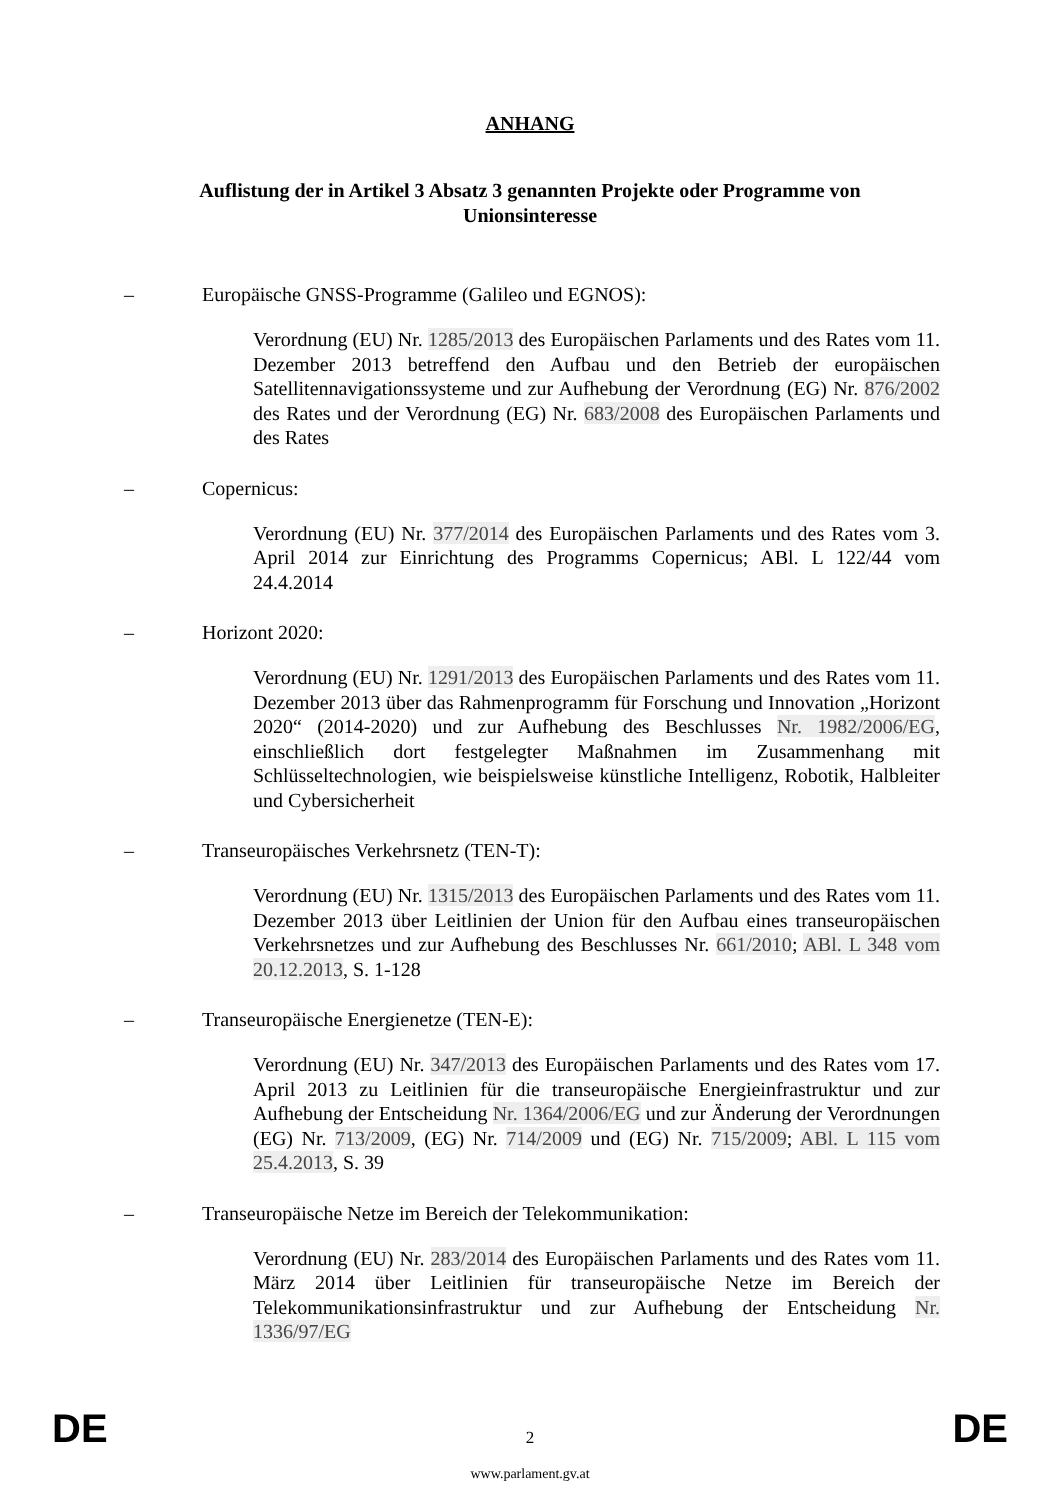ANHANG
Auflistung der in Artikel 3 Absatz 3 genannten Projekte oder Programme von Unionsinteresse
– Europäische GNSS-Programme (Galileo und EGNOS):
Verordnung (EU) Nr. 1285/2013 des Europäischen Parlaments und des Rates vom 11. Dezember 2013 betreffend den Aufbau und den Betrieb der europäischen Satellitennavigationssysteme und zur Aufhebung der Verordnung (EG) Nr. 876/2002 des Rates und der Verordnung (EG) Nr. 683/2008 des Europäischen Parlaments und des Rates
– Copernicus:
Verordnung (EU) Nr. 377/2014 des Europäischen Parlaments und des Rates vom 3. April 2014 zur Einrichtung des Programms Copernicus; ABl. L 122/44 vom 24.4.2014
– Horizont 2020:
Verordnung (EU) Nr. 1291/2013 des Europäischen Parlaments und des Rates vom 11. Dezember 2013 über das Rahmenprogramm für Forschung und Innovation „Horizont 2020“ (2014-2020) und zur Aufhebung des Beschlusses Nr. 1982/2006/EG, einschließlich dort festgelegter Maßnahmen im Zusammenhang mit Schlüsseltechnologien, wie beispielsweise künstliche Intelligenz, Robotik, Halbleiter und Cybersicherheit
– Transeuropäisches Verkehrsnetz (TEN-T):
Verordnung (EU) Nr. 1315/2013 des Europäischen Parlaments und des Rates vom 11. Dezember 2013 über Leitlinien der Union für den Aufbau eines transeuropäischen Verkehrsnetzes und zur Aufhebung des Beschlusses Nr. 661/2010; ABl. L 348 vom 20.12.2013, S. 1-128
– Transeuropäische Energienetze (TEN-E):
Verordnung (EU) Nr. 347/2013 des Europäischen Parlaments und des Rates vom 17. April 2013 zu Leitlinien für die transeuropäische Energieinfrastruktur und zur Aufhebung der Entscheidung Nr. 1364/2006/EG und zur Änderung der Verordnungen (EG) Nr. 713/2009, (EG) Nr. 714/2009 und (EG) Nr. 715/2009; ABl. L 115 vom 25.4.2013, S. 39
– Transeuropäische Netze im Bereich der Telekommunikation:
Verordnung (EU) Nr. 283/2014 des Europäischen Parlaments und des Rates vom 11. März 2014 über Leitlinien für transeuropäische Netze im Bereich der Telekommunikationsinfrastruktur und zur Aufhebung der Entscheidung Nr. 1336/97/EG
DE 2 DE
www.parlament.gv.at